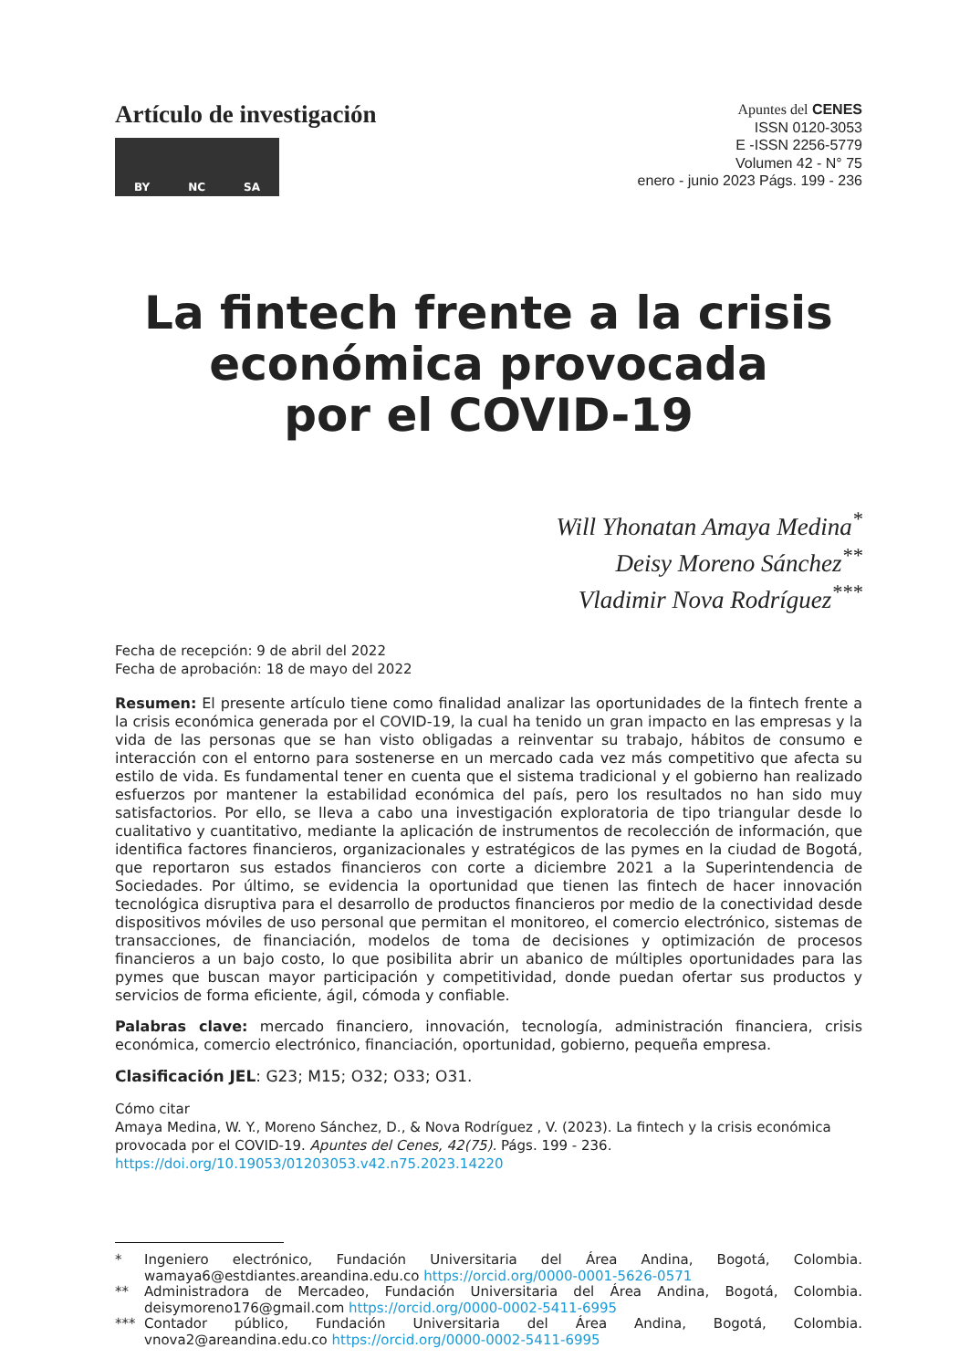Artículo de investigación
BY NC SA
Apuntes del CENES
ISSN 0120-3053
E -ISSN 2256-5779
Volumen 42 - N° 75
enero - junio 2023 Págs. 199 - 236
La fintech frente a la crisis económica provocada
por el COVID-19
Will Yhonatan Amaya Medina<sup>*</sup>
Deisy Moreno Sánchez<sup>**</sup>
Vladimir Nova Rodríguez<sup>***</sup>
Fecha de recepción: 9 de abril del 2022
Fecha de aprobación: 18 de mayo del 2022
Resumen: El presente artículo tiene como finalidad analizar las oportunidades de la fintech frente a la crisis económica generada por el COVID-19, la cual ha tenido un gran impacto en las empresas y la vida de las personas que se han visto obligadas a reinventar su trabajo, hábitos de consumo e interacción con el entorno para sostenerse en un mercado cada vez más competitivo que afecta su estilo de vida. Es fundamental tener en cuenta que el sistema tradicional y el gobierno han realizado esfuerzos por mantener la estabilidad económica del país, pero los resultados no han sido muy satisfactorios. Por ello, se lleva a cabo una investigación exploratoria de tipo triangular desde lo cualitativo y cuantitativo, mediante la aplicación de instrumentos de recolección de información, que identifica factores financieros, organizacionales y estratégicos de las pymes en la ciudad de Bogotá, que reportaron sus estados financieros con corte a diciembre 2021 a la Superintendencia de Sociedades. Por último, se evidencia la oportunidad que tienen las fintech de hacer innovación tecnológica disruptiva para el desarrollo de productos financieros por medio de la conectividad desde dispositivos móviles de uso personal que permitan el monitoreo, el comercio electrónico, sistemas de transacciones, de financiación, modelos de toma de decisiones y optimización de procesos financieros a un bajo costo, lo que posibilita abrir un abanico de múltiples oportunidades para las pymes que buscan mayor participación y competitividad, donde puedan ofertar sus productos y servicios de forma eficiente, ágil, cómoda y confiable.
Palabras clave: mercado financiero, innovación, tecnología, administración financiera, crisis económica, comercio electrónico, financiación, oportunidad, gobierno, pequeña empresa.
Clasificación JEL: G23; M15; O32; O33; O31.
Cómo citar
Amaya Medina, W. Y., Moreno Sánchez, D., & Nova Rodríguez , V. (2023). La fintech y la crisis económica provocada por el COVID-19. Apuntes del Cenes, 42(75). Págs. 199 - 236. https://doi.org/10.19053/01203053.v42.n75.2023.14220
* Ingeniero electrónico, Fundación Universitaria del Área Andina, Bogotá, Colombia. wamaya6@estdiantes.areandina.edu.co https://orcid.org/0000-0001-5626-0571
** Administradora de Mercadeo, Fundación Universitaria del Área Andina, Bogotá, Colombia. deisymoreno176@gmail.com https://orcid.org/0000-0002-5411-6995
*** Contador público, Fundación Universitaria del Área Andina, Bogotá, Colombia. vnova2@areandina.edu.co https://orcid.org/0000-0002-5411-6995